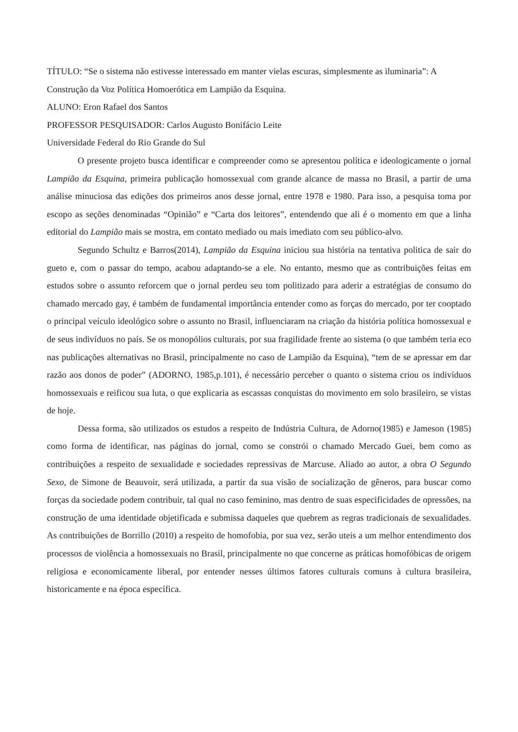TÍTULO: “Se o sistema não estivesse interessado em manter vielas escuras, simplesmente as iluminaria”: A Construção da Voz Política Homoerótica em Lampião da Esquina.
ALUNO: Eron Rafael dos Santos
PROFESSOR PESQUISADOR: Carlos Augusto Bonifácio Leite
Universidade Federal do Rio Grande do Sul
O presente projeto busca identificar e compreender como se apresentou política e ideologicamente o jornal Lampião da Esquina, primeira publicação homossexual com grande alcance de massa no Brasil, a partir de uma análise minuciosa das edições dos primeiros anos desse jornal, entre 1978 e 1980. Para isso, a pesquisa toma por escopo as seções denominadas “Opinião” e “Carta dos leitores”, entendendo que ali é o momento em que a linha editorial do Lampião mais se mostra, em contato mediado ou mais imediato com seu público-alvo.
Segundo Schultz e Barros(2014), Lampião da Esquina iniciou sua história na tentativa politica de sair do gueto e, com o passar do tempo, acabou adaptando-se a ele. No entanto, mesmo que as contribuições feitas em estudos sobre o assunto reforcem que o jornal perdeu seu tom politizado para aderir a estratégias de consumo do chamado mercado gay, é também de fundamental importância entender como as forças do mercado, por ter cooptado o principal veículo ideológico sobre o assunto no Brasil, influenciaram na criação da história política homossexual e de seus indivíduos no país. Se os monopólios culturais, por sua fragilidade frente ao sistema (o que também teria eco nas publicações alternativas no Brasil, principalmente no caso de Lampião da Esquina), “tem de se apressar em dar razão aos donos de poder” (ADORNO, 1985,p.101), é necessário perceber o quanto o sistema criou os indivíduos homossexuais e reificou sua luta, o que explicaria as escassas conquistas do movimento em solo brasileiro, se vistas de hoje.
Dessa forma, são utilizados os estudos a respeito de Indústria Cultura, de Adorno(1985) e Jameson (1985) como forma de identificar, nas páginas do jornal, como se constrói o chamado Mercado Guei, bem como as contribuições a respeito de sexualidade e sociedades repressivas de Marcuse. Aliado ao autor, a obra O Segundo Sexo, de Simone de Beauvoir, será utilizada, a partir da sua visão de socialização de gêneros, para buscar como forças da sociedade podem contribuir, tal qual no caso feminino, mas dentro de suas especificidades de opressões, na construção de uma identidade objetificada e submissa daqueles que quebrem as regras tradicionais de sexualidades. As contribuições de Borrillo (2010) a respeito de homofobia, por sua vez, serão uteis a um melhor entendimento dos processos de violência a homossexuais no Brasil, principalmente no que concerne as práticas homofóbicas de origem religiosa e economicamente liberal, por entender nesses últimos fatores culturais comuns à cultura brasileira, historicamente e na época específica.